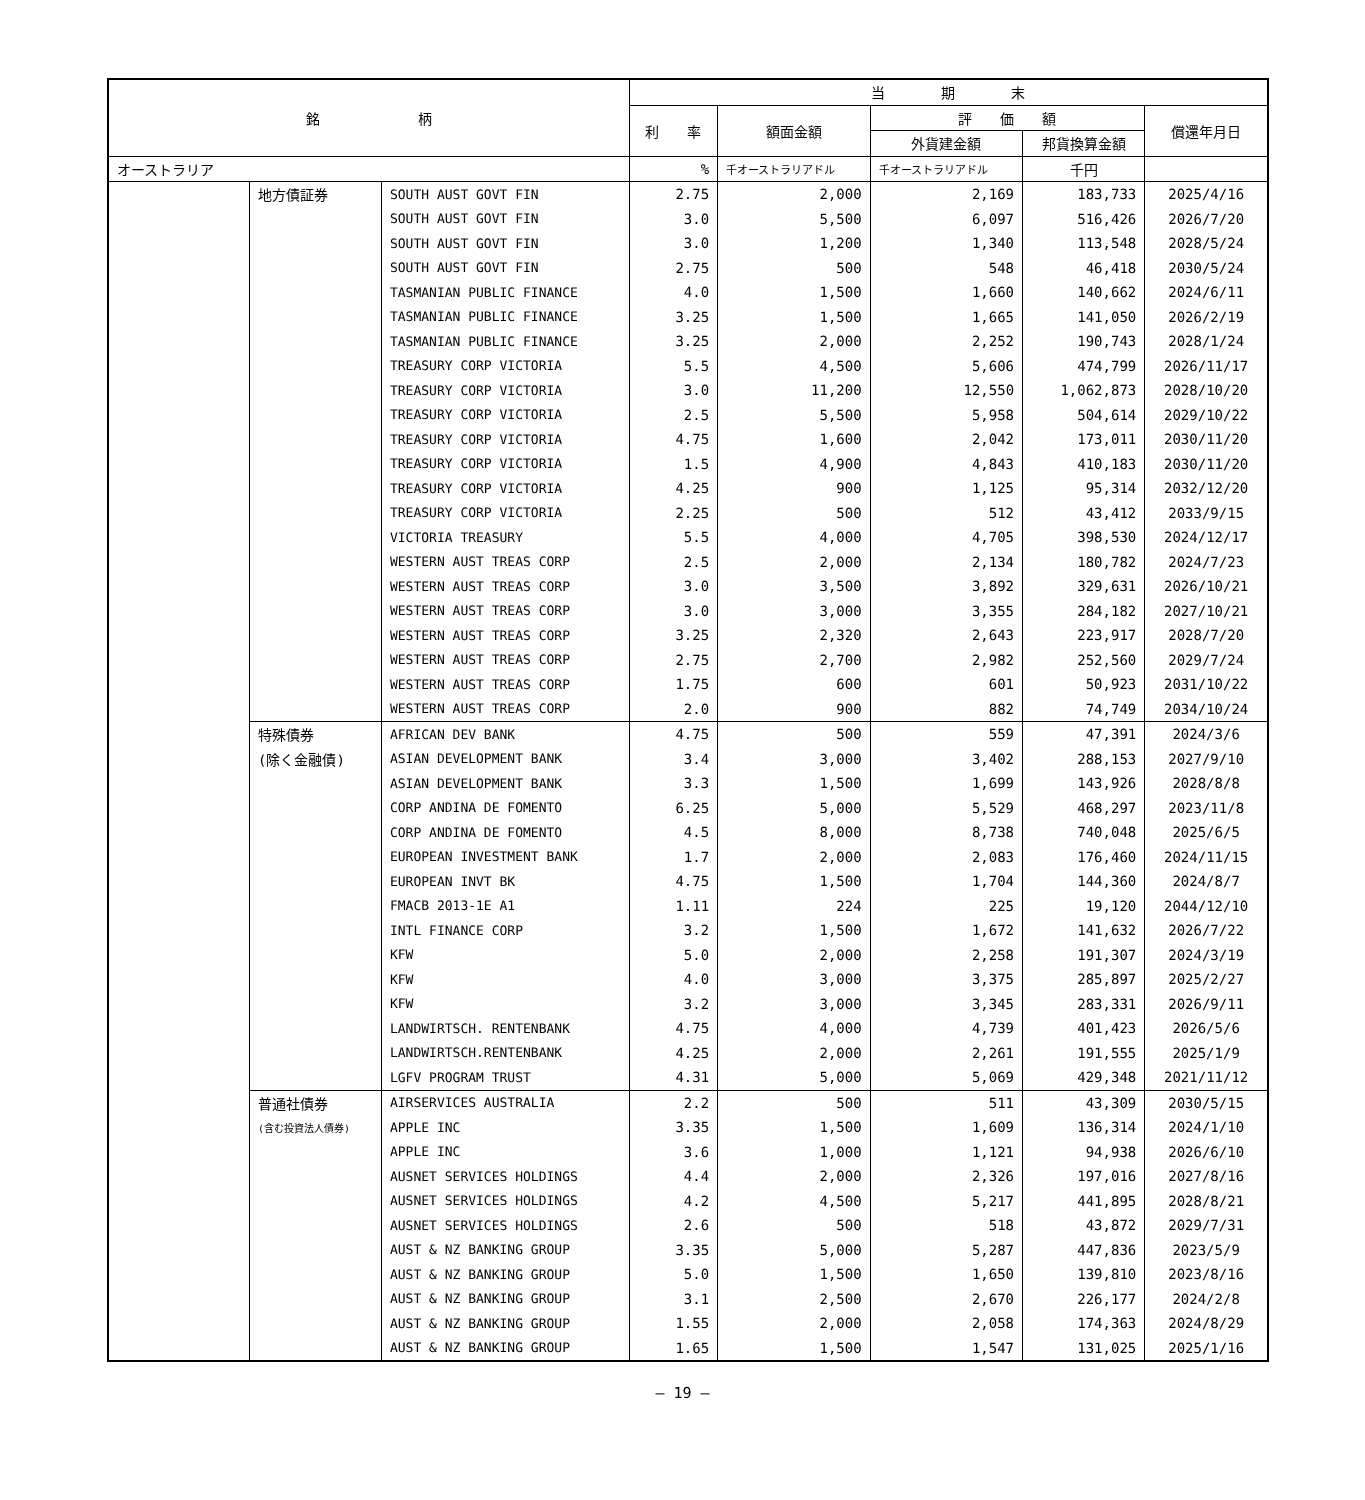| 銘 柄 | | | 当 期 末 | | | | |
| --- | --- | --- | --- | --- | --- | --- | --- |
| | | | 利 率 | 額面金額 | 評 価 額 | | 償還年月日 |
| | | | | | 外貨建金額 | 邦貨換算金額 | |
| オーストラリア | | | % | 千オーストラリアドル | 千オーストラリアドル | 千円 | |
| | 地方債証券 | SOUTH AUST GOVT FIN | 2.75 | 2,000 | 2,169 | 183,733 | 2025/4/16 |
| | | SOUTH AUST GOVT FIN | 3.0 | 5,500 | 6,097 | 516,426 | 2026/7/20 |
| | | SOUTH AUST GOVT FIN | 3.0 | 1,200 | 1,340 | 113,548 | 2028/5/24 |
| | | SOUTH AUST GOVT FIN | 2.75 | 500 | 548 | 46,418 | 2030/5/24 |
| | | TASMANIAN PUBLIC FINANCE | 4.0 | 1,500 | 1,660 | 140,662 | 2024/6/11 |
| | | TASMANIAN PUBLIC FINANCE | 3.25 | 1,500 | 1,665 | 141,050 | 2026/2/19 |
| | | TASMANIAN PUBLIC FINANCE | 3.25 | 2,000 | 2,252 | 190,743 | 2028/1/24 |
| | | TREASURY CORP VICTORIA | 5.5 | 4,500 | 5,606 | 474,799 | 2026/11/17 |
| | | TREASURY CORP VICTORIA | 3.0 | 11,200 | 12,550 | 1,062,873 | 2028/10/20 |
| | | TREASURY CORP VICTORIA | 2.5 | 5,500 | 5,958 | 504,614 | 2029/10/22 |
| | | TREASURY CORP VICTORIA | 4.75 | 1,600 | 2,042 | 173,011 | 2030/11/20 |
| | | TREASURY CORP VICTORIA | 1.5 | 4,900 | 4,843 | 410,183 | 2030/11/20 |
| | | TREASURY CORP VICTORIA | 4.25 | 900 | 1,125 | 95,314 | 2032/12/20 |
| | | TREASURY CORP VICTORIA | 2.25 | 500 | 512 | 43,412 | 2033/9/15 |
| | | VICTORIA TREASURY | 5.5 | 4,000 | 4,705 | 398,530 | 2024/12/17 |
| | | WESTERN AUST TREAS CORP | 2.5 | 2,000 | 2,134 | 180,782 | 2024/7/23 |
| | | WESTERN AUST TREAS CORP | 3.0 | 3,500 | 3,892 | 329,631 | 2026/10/21 |
| | | WESTERN AUST TREAS CORP | 3.0 | 3,000 | 3,355 | 284,182 | 2027/10/21 |
| | | WESTERN AUST TREAS CORP | 3.25 | 2,320 | 2,643 | 223,917 | 2028/7/20 |
| | | WESTERN AUST TREAS CORP | 2.75 | 2,700 | 2,982 | 252,560 | 2029/7/24 |
| | | WESTERN AUST TREAS CORP | 1.75 | 600 | 601 | 50,923 | 2031/10/22 |
| | | WESTERN AUST TREAS CORP | 2.0 | 900 | 882 | 74,749 | 2034/10/24 |
| | 特殊債券 | AFRICAN DEV BANK | 4.75 | 500 | 559 | 47,391 | 2024/3/6 |
| | (除く金融債) | ASIAN DEVELOPMENT BANK | 3.4 | 3,000 | 3,402 | 288,153 | 2027/9/10 |
| | | ASIAN DEVELOPMENT BANK | 3.3 | 1,500 | 1,699 | 143,926 | 2028/8/8 |
| | | CORP ANDINA DE FOMENTO | 6.25 | 5,000 | 5,529 | 468,297 | 2023/11/8 |
| | | CORP ANDINA DE FOMENTO | 4.5 | 8,000 | 8,738 | 740,048 | 2025/6/5 |
| | | EUROPEAN INVESTMENT BANK | 1.7 | 2,000 | 2,083 | 176,460 | 2024/11/15 |
| | | EUROPEAN INVT BK | 4.75 | 1,500 | 1,704 | 144,360 | 2024/8/7 |
| | | FMACB 2013-1E A1 | 1.11 | 224 | 225 | 19,120 | 2044/12/10 |
| | | INTL FINANCE CORP | 3.2 | 1,500 | 1,672 | 141,632 | 2026/7/22 |
| | | KFW | 5.0 | 2,000 | 2,258 | 191,307 | 2024/3/19 |
| | | KFW | 4.0 | 3,000 | 3,375 | 285,897 | 2025/2/27 |
| | | KFW | 3.2 | 3,000 | 3,345 | 283,331 | 2026/9/11 |
| | | LANDWIRTSCH. RENTENBANK | 4.75 | 4,000 | 4,739 | 401,423 | 2026/5/6 |
| | | LANDWIRTSCH.RENTENBANK | 4.25 | 2,000 | 2,261 | 191,555 | 2025/1/9 |
| | | LGFV PROGRAM TRUST | 4.31 | 5,000 | 5,069 | 429,348 | 2021/11/12 |
| | 普通社債券 | AIRSERVICES AUSTRALIA | 2.2 | 500 | 511 | 43,309 | 2030/5/15 |
| | (含む投資法人債券) | APPLE INC | 3.35 | 1,500 | 1,609 | 136,314 | 2024/1/10 |
| | | APPLE INC | 3.6 | 1,000 | 1,121 | 94,938 | 2026/6/10 |
| | | AUSNET SERVICES HOLDINGS | 4.4 | 2,000 | 2,326 | 197,016 | 2027/8/16 |
| | | AUSNET SERVICES HOLDINGS | 4.2 | 4,500 | 5,217 | 441,895 | 2028/8/21 |
| | | AUSNET SERVICES HOLDINGS | 2.6 | 500 | 518 | 43,872 | 2029/7/31 |
| | | AUST & NZ BANKING GROUP | 3.35 | 5,000 | 5,287 | 447,836 | 2023/5/9 |
| | | AUST & NZ BANKING GROUP | 5.0 | 1,500 | 1,650 | 139,810 | 2023/8/16 |
| | | AUST & NZ BANKING GROUP | 3.1 | 2,500 | 2,670 | 226,177 | 2024/2/8 |
| | | AUST & NZ BANKING GROUP | 1.55 | 2,000 | 2,058 | 174,363 | 2024/8/29 |
| | | AUST & NZ BANKING GROUP | 1.65 | 1,500 | 1,547 | 131,025 | 2025/1/16 |
— 19 —